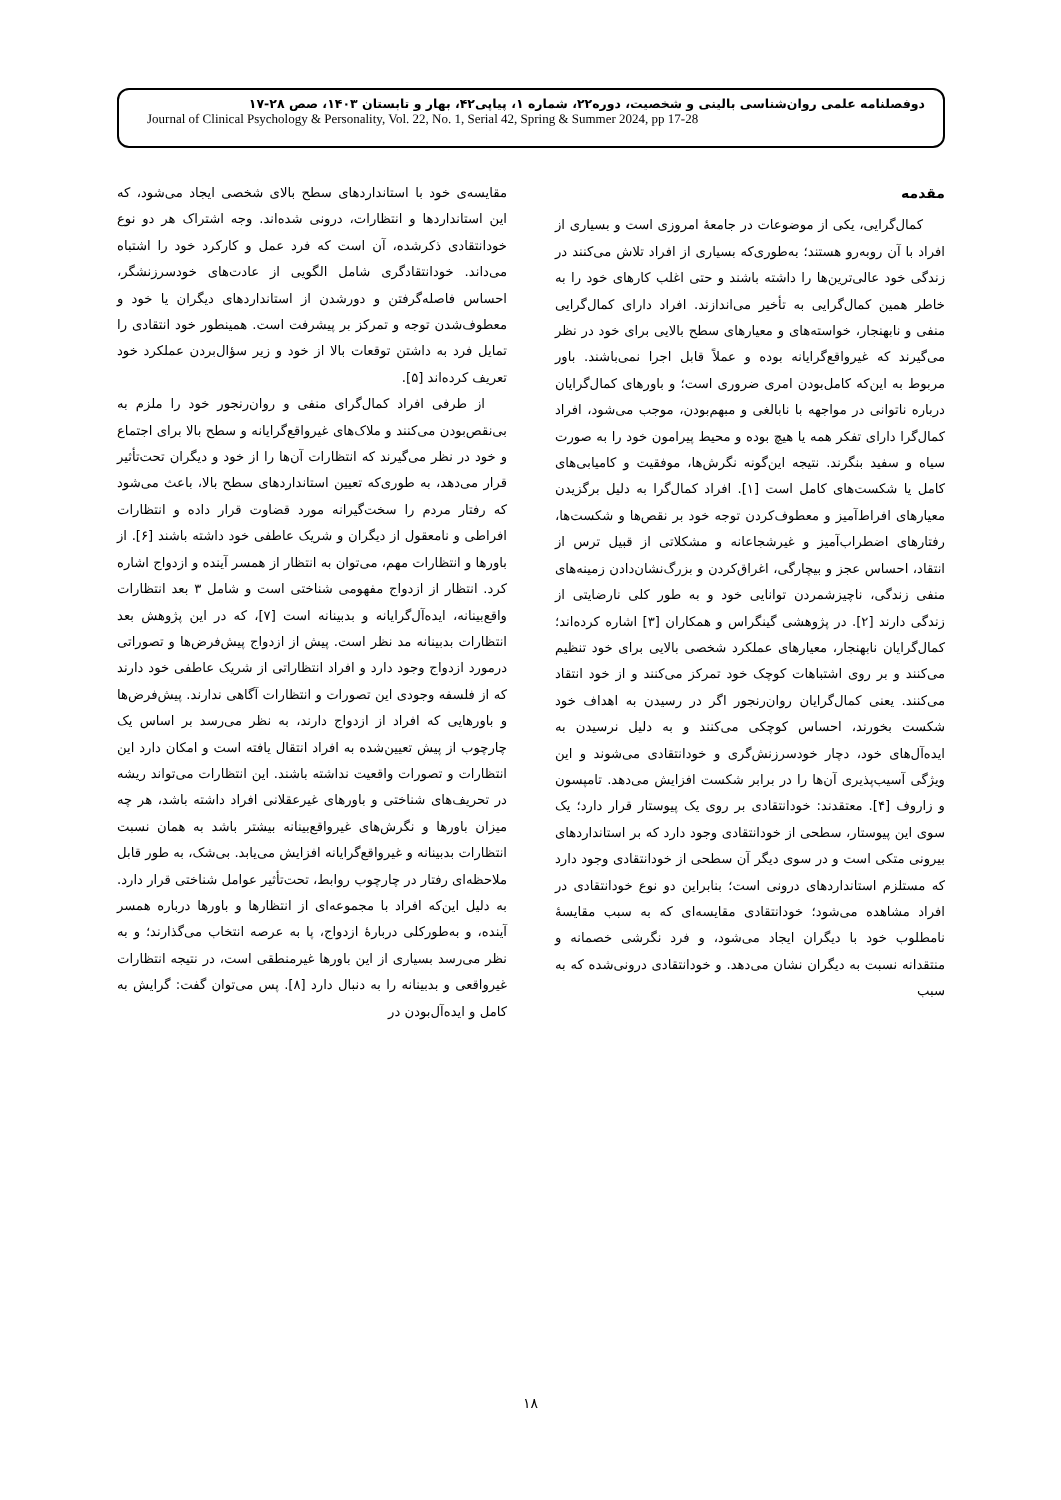دوفصلنامه علمی روان‌شناسی بالینی و شخصیت، دوره۲۲، شماره ۱، پیاپی۴۲، بهار و تابستان ۱۴۰۳، صص ۲۸-۱۷
Journal of Clinical Psychology & Personality, Vol. 22, No. 1, Serial 42, Spring & Summer 2024, pp 17-28
مقدمه
کمال‌گرایی، یکی از موضوعات در جامعهٔ امروزی است و بسیاری از افراد با آن روبه‌رو هستند؛ به‌طوری‌که بسیاری از افراد تلاش می‌کنند در زندگی خود عالی‌ترین‌ها را داشته باشند و حتی اغلب کارهای خود را به خاطر همین کمال‌گرایی به تأخیر می‌اندازند. افراد دارای کمال‌گرایی منفی و نابهنجار، خواسته‌های و معیارهای سطح بالایی برای خود در نظر می‌گیرند که غیرواقع‌گرایانه بوده و عملاً قابل اجرا نمی‌باشند. باور مربوط به این‌که کامل‌بودن امری ضروری است؛ و باورهای کمال‌گرایان درباره ناتوانی در مواجهه با نابالغی و مبهم‌بودن، موجب می‌شود، افراد کمال‌گرا دارای تفکر همه یا هیچ بوده و محیط پیرامون خود را به صورت سیاه و سفید بنگرند. نتیجه این‌گونه نگرش‌ها، موفقیت و کامیابی‌های کامل یا شکست‌های کامل است [۱]. افراد کمال‌گرا به دلیل برگزیدن معیارهای افراط‌آمیز و معطوف‌کردن توجه خود بر نقص‌ها و شکست‌ها، رفتارهای اضطراب‌آمیز و غیرشجاعانه و مشکلاتی از قبیل ترس از انتقاد، احساس عجز و بیچارگی، اغراق‌کردن و بزرگ‌نشان‌دادن زمینه‌های منفی زندگی، ناچیزشمردن توانایی خود و به طور کلی نارضایتی از زندگی دارند [۲]. در پژوهشی گینگراس و همکاران [۳] اشاره کرده‌اند؛ کمال‌گرایان نابهنجار، معیارهای عملکرد شخصی بالایی برای خود تنظیم می‌کنند و بر روی اشتباهات کوچک خود تمرکز می‌کنند و از خود انتقاد می‌کنند. یعنی کمال‌گرایان روان‌رنجور اگر در رسیدن به اهداف خود شکست بخورند، احساس کوچکی می‌کنند و به دلیل نرسیدن به ایده‌آل‌های خود، دچار خودسرزنش‌گری و خودانتقادی می‌شوند و این ویژگی آسیب‌پذیری آن‌ها را در برابر شکست افزایش می‌دهد. تامپسون و زاروف [۴]. معتقدند: خودانتقادی بر روی یک پیوستار قرار دارد؛ یک سوی این پیوستار، سطحی از خودانتقادی وجود دارد که بر استانداردهای بیرونی متکی است و در سوی دیگر آن سطحی از خودانتقادی وجود دارد که مستلزم استانداردهای درونی است؛ بنابراین دو نوع خودانتقادی در افراد مشاهده می‌شود؛ خودانتقادی مقایسه‌ای که به سبب مقایسهٔ نامطلوب خود با دیگران ایجاد می‌شود، و فرد نگرشی خصمانه و منتقدانه نسبت به دیگران نشان می‌دهد. و خودانتقادی درونی‌شده که به سبب
مقایسه‌ی خود با استانداردهای سطح بالای شخصی ایجاد می‌شود، که این استانداردها و انتظارات، درونی شده‌اند. وجه اشتراک هر دو نوع خودانتقادی ذکرشده، آن است که فرد عمل و کارکرد خود را اشتباه می‌داند. خودانتقادگری شامل الگویی از عادت‌های خودسرزنشگر، احساس فاصله‌گرفتن و دورشدن از استانداردهای دیگران یا خود و معطوف‌شدن توجه و تمرکز بر پیشرفت است. همینطور خود انتقادی را تمایل فرد به داشتن توقعات بالا از خود و زیر سؤال‌بردن عملکرد خود تعریف کرده‌اند [۵].
از طرفی افراد کمال‌گرای منفی و روان‌رنجور خود را ملزم به بی‌نقص‌بودن می‌کنند و ملاک‌های غیرواقع‌گرایانه و سطح بالا برای اجتماع و خود در نظر می‌گیرند که انتظارات آن‌ها را از خود و دیگران تحت‌تأثیر قرار می‌دهد، به طوری‌که تعیین استانداردهای سطح بالا، باعث می‌شود که رفتار مردم را سخت‌گیرانه مورد قضاوت قرار داده و انتظارات افراطی و نامعقول از دیگران و شریک عاطفی خود داشته باشند [۶]. از باورها و انتظارات مهم، می‌توان به انتظار از همسر آینده و ازدواج اشاره کرد. انتظار از ازدواج مفهومی شناختی است و شامل ۳ بعد انتظارات واقع‌بینانه، ایده‌آل‌گرایانه و بدبینانه است [۷]، که در این پژوهش بعد انتظارات بدبینانه مد نظر است. پیش از ازدواج پیش‌فرض‌ها و تصوراتی درمورد ازدواج وجود دارد و افراد انتظاراتی از شریک عاطفی خود دارند که از فلسفه وجودی این تصورات و انتظارات آگاهی ندارند. پیش‌فرض‌ها و باورهایی که افراد از ازدواج دارند، به نظر می‌رسد بر اساس یک چارچوب از پیش تعیین‌شده به افراد انتقال یافته است و امکان دارد این انتظارات و تصورات واقعیت نداشته باشند. این انتظارات می‌تواند ریشه در تحریف‌های شناختی و باورهای غیرعقلانی افراد داشته باشد، هر چه میزان باورها و نگرش‌های غیرواقع‌بینانه بیشتر باشد به همان نسبت انتظارات بدبینانه و غیرواقع‌گرایانه افزایش می‌یابد. بی‌شک، به طور قابل ملاحظه‌ای رفتار در چارچوب روابط، تحت‌تأثیر عوامل شناختی قرار دارد. به دلیل این‌که افراد با مجموعه‌ای از انتظارها و باورها درباره همسر آینده، و به‌طورکلی دربارهٔ ازدواج، پا به عرصه انتخاب می‌گذارند؛ و به نظر می‌رسد بسیاری از این باورها غیرمنطقی است، در نتیجه انتظارات غیرواقعی و بدبینانه را به دنبال دارد [۸]. پس می‌توان گفت: گرایش به کامل و ایده‌آل‌بودن در
۱۸